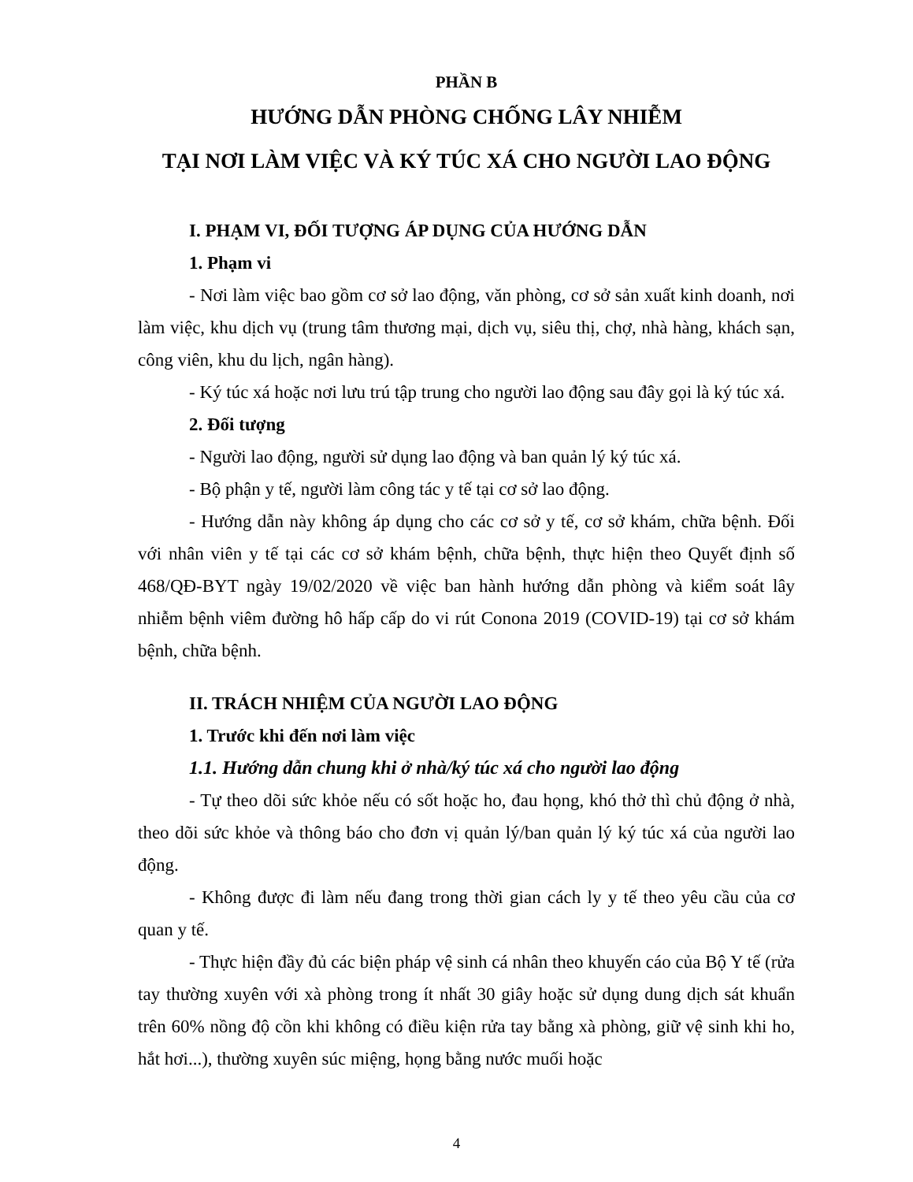PHẦN B
HƯỚNG DẪN PHÒNG CHỐNG LÂY NHIỄM
TẠI NƠI LÀM VIỆC VÀ KÝ TÚC XÁ CHO NGƯỜI LAO ĐỘNG
I. PHẠM VI, ĐỐI TƯỢNG ÁP DỤNG CỦA HƯỚNG DẪN
1. Phạm vi
- Nơi làm việc bao gồm cơ sở lao động, văn phòng, cơ sở sản xuất kinh doanh, nơi làm việc, khu dịch vụ (trung tâm thương mại, dịch vụ, siêu thị, chợ, nhà hàng, khách sạn, công viên, khu du lịch, ngân hàng).
- Ký túc xá hoặc nơi lưu trú tập trung cho người lao động sau đây gọi là ký túc xá.
2. Đối tượng
- Người lao động, người sử dụng lao động và ban quản lý ký túc xá.
- Bộ phận y tế, người làm công tác y tế tại cơ sở lao động.
- Hướng dẫn này không áp dụng cho các cơ sở y tế, cơ sở khám, chữa bệnh. Đối với nhân viên y tế tại các cơ sở khám bệnh, chữa bệnh, thực hiện theo Quyết định số 468/QĐ-BYT ngày 19/02/2020 về việc ban hành hướng dẫn phòng và kiểm soát lây nhiễm bệnh viêm đường hô hấp cấp do vi rút Conona 2019 (COVID-19) tại cơ sở khám bệnh, chữa bệnh.
II. TRÁCH NHIỆM CỦA NGƯỜI LAO ĐỘNG
1. Trước khi đến nơi làm việc
1.1. Hướng dẫn chung khi ở nhà/ký túc xá cho người lao động
- Tự theo dõi sức khỏe nếu có sốt hoặc ho, đau họng, khó thở thì chủ động ở nhà, theo dõi sức khỏe và thông báo cho đơn vị quản lý/ban quản lý ký túc xá của người lao động.
- Không được đi làm nếu đang trong thời gian cách ly y tế theo yêu cầu của cơ quan y tế.
- Thực hiện đầy đủ các biện pháp vệ sinh cá nhân theo khuyến cáo của Bộ Y tế (rửa tay thường xuyên với xà phòng trong ít nhất 30 giây hoặc sử dụng dung dịch sát khuẩn trên 60% nồng độ cồn khi không có điều kiện rửa tay bằng xà phòng, giữ vệ sinh khi ho, hắt hơi...), thường xuyên súc miệng, họng bằng nước muối hoặc
4